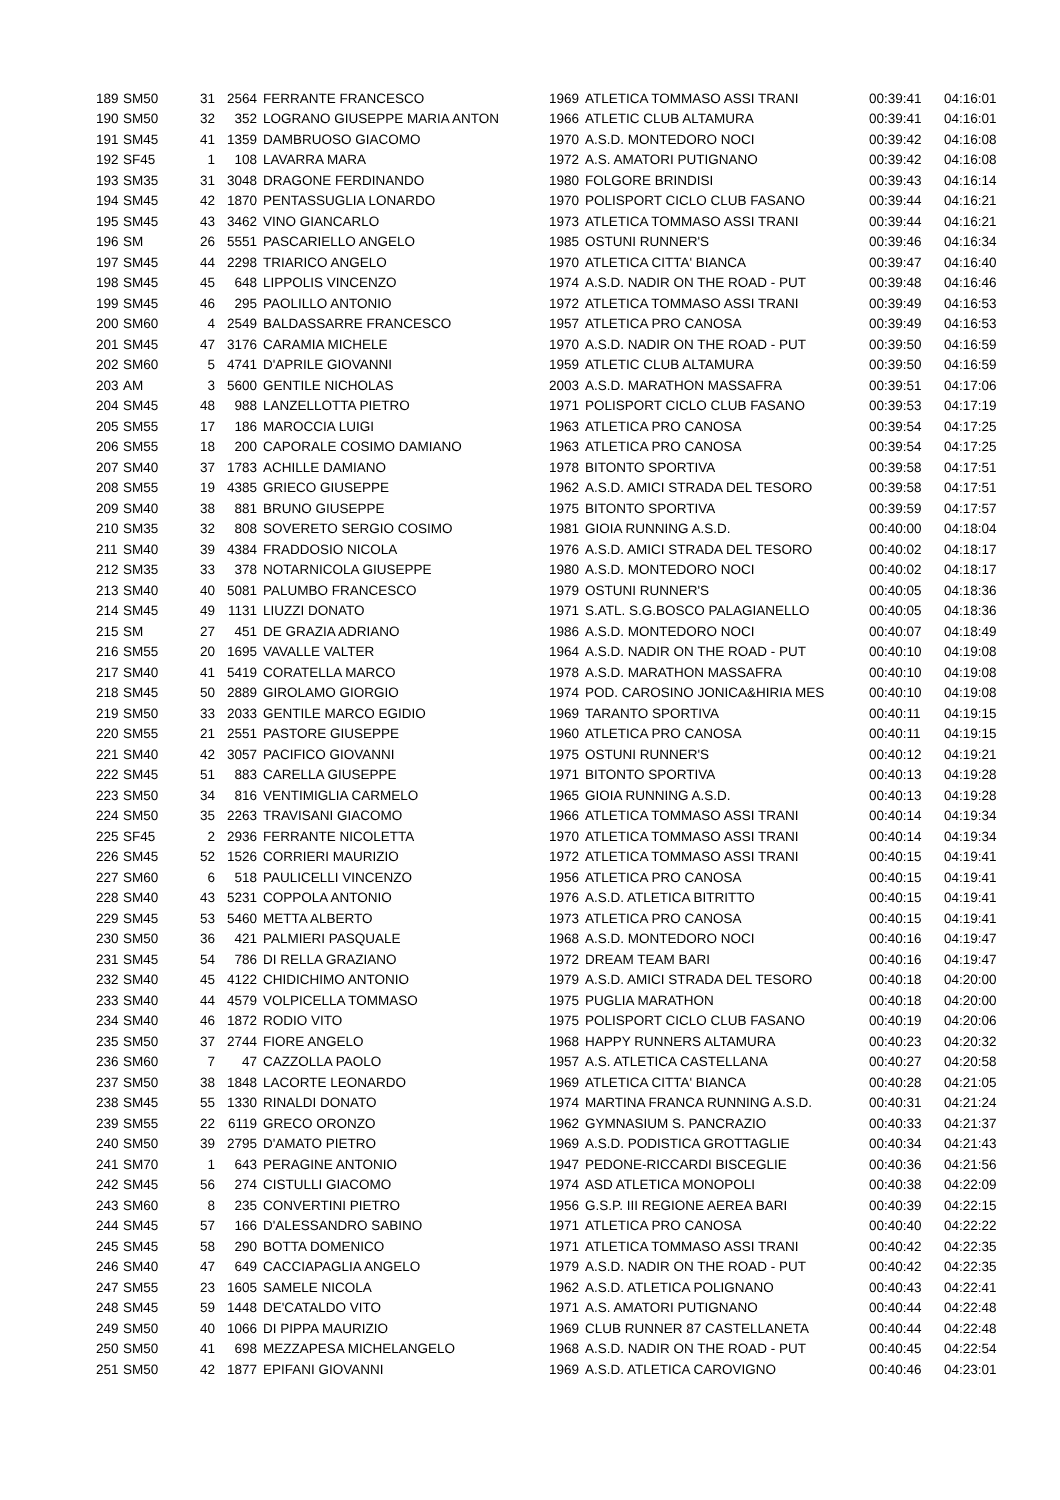| 189 | SM50 | 31 | 2564 | FERRANTE FRANCESCO | 1969 | ATLETICA TOMMASO ASSI TRANI | 00:39:41 | 04:16:01 |
| 190 | SM50 | 32 | 352 | LOGRANO GIUSEPPE MARIA ANTON | 1966 | ATLETIC CLUB ALTAMURA | 00:39:41 | 04:16:01 |
| 191 | SM45 | 41 | 1359 | DAMBRUOSO GIACOMO | 1970 | A.S.D. MONTEDORO NOCI | 00:39:42 | 04:16:08 |
| 192 | SF45 | 1 | 108 | LAVARRA MARA | 1972 | A.S. AMATORI PUTIGNANO | 00:39:42 | 04:16:08 |
| 193 | SM35 | 31 | 3048 | DRAGONE FERDINANDO | 1980 | FOLGORE BRINDISI | 00:39:43 | 04:16:14 |
| 194 | SM45 | 42 | 1870 | PENTASSUGLIA LONARDO | 1970 | POLISPORT CICLO CLUB FASANO | 00:39:44 | 04:16:21 |
| 195 | SM45 | 43 | 3462 | VINO GIANCARLO | 1973 | ATLETICA TOMMASO ASSI TRANI | 00:39:44 | 04:16:21 |
| 196 | SM | 26 | 5551 | PASCARIELLO ANGELO | 1985 | OSTUNI RUNNER'S | 00:39:46 | 04:16:34 |
| 197 | SM45 | 44 | 2298 | TRIARICO ANGELO | 1970 | ATLETICA CITTA' BIANCA | 00:39:47 | 04:16:40 |
| 198 | SM45 | 45 | 648 | LIPPOLIS VINCENZO | 1974 | A.S.D. NADIR ON THE ROAD - PUT | 00:39:48 | 04:16:46 |
| 199 | SM45 | 46 | 295 | PAOLILLO ANTONIO | 1972 | ATLETICA TOMMASO ASSI TRANI | 00:39:49 | 04:16:53 |
| 200 | SM60 | 4 | 2549 | BALDASSARRE FRANCESCO | 1957 | ATLETICA PRO CANOSA | 00:39:49 | 04:16:53 |
| 201 | SM45 | 47 | 3176 | CARAMIA MICHELE | 1970 | A.S.D. NADIR ON THE ROAD - PUT | 00:39:50 | 04:16:59 |
| 202 | SM60 | 5 | 4741 | D'APRILE GIOVANNI | 1959 | ATLETIC CLUB ALTAMURA | 00:39:50 | 04:16:59 |
| 203 | AM | 3 | 5600 | GENTILE NICHOLAS | 2003 | A.S.D. MARATHON MASSAFRA | 00:39:51 | 04:17:06 |
| 204 | SM45 | 48 | 988 | LANZELLOTTA PIETRO | 1971 | POLISPORT CICLO CLUB FASANO | 00:39:53 | 04:17:19 |
| 205 | SM55 | 17 | 186 | MAROCCIA LUIGI | 1963 | ATLETICA PRO CANOSA | 00:39:54 | 04:17:25 |
| 206 | SM55 | 18 | 200 | CAPORALE COSIMO DAMIANO | 1963 | ATLETICA PRO CANOSA | 00:39:54 | 04:17:25 |
| 207 | SM40 | 37 | 1783 | ACHILLE DAMIANO | 1978 | BITONTO SPORTIVA | 00:39:58 | 04:17:51 |
| 208 | SM55 | 19 | 4385 | GRIECO GIUSEPPE | 1962 | A.S.D. AMICI STRADA DEL TESORO | 00:39:58 | 04:17:51 |
| 209 | SM40 | 38 | 881 | BRUNO GIUSEPPE | 1975 | BITONTO SPORTIVA | 00:39:59 | 04:17:57 |
| 210 | SM35 | 32 | 808 | SOVERETO SERGIO COSIMO | 1981 | GIOIA RUNNING A.S.D. | 00:40:00 | 04:18:04 |
| 211 | SM40 | 39 | 4384 | FRADDOSIO NICOLA | 1976 | A.S.D. AMICI STRADA DEL TESORO | 00:40:02 | 04:18:17 |
| 212 | SM35 | 33 | 378 | NOTARNICOLA GIUSEPPE | 1980 | A.S.D. MONTEDORO NOCI | 00:40:02 | 04:18:17 |
| 213 | SM40 | 40 | 5081 | PALUMBO FRANCESCO | 1979 | OSTUNI RUNNER'S | 00:40:05 | 04:18:36 |
| 214 | SM45 | 49 | 1131 | LIUZZI DONATO | 1971 | S.ATL. S.G.BOSCO PALAGIANELLO | 00:40:05 | 04:18:36 |
| 215 | SM | 27 | 451 | DE GRAZIA ADRIANO | 1986 | A.S.D. MONTEDORO NOCI | 00:40:07 | 04:18:49 |
| 216 | SM55 | 20 | 1695 | VAVALLE VALTER | 1964 | A.S.D. NADIR ON THE ROAD - PUT | 00:40:10 | 04:19:08 |
| 217 | SM40 | 41 | 5419 | CORATELLA MARCO | 1978 | A.S.D. MARATHON MASSAFRA | 00:40:10 | 04:19:08 |
| 218 | SM45 | 50 | 2889 | GIROLAMO GIORGIO | 1974 | POD. CAROSINO JONICA&HIRIA MES | 00:40:10 | 04:19:08 |
| 219 | SM50 | 33 | 2033 | GENTILE MARCO EGIDIO | 1969 | TARANTO SPORTIVA | 00:40:11 | 04:19:15 |
| 220 | SM55 | 21 | 2551 | PASTORE GIUSEPPE | 1960 | ATLETICA PRO CANOSA | 00:40:11 | 04:19:15 |
| 221 | SM40 | 42 | 3057 | PACIFICO GIOVANNI | 1975 | OSTUNI RUNNER'S | 00:40:12 | 04:19:21 |
| 222 | SM45 | 51 | 883 | CARELLA GIUSEPPE | 1971 | BITONTO SPORTIVA | 00:40:13 | 04:19:28 |
| 223 | SM50 | 34 | 816 | VENTIMIGLIA CARMELO | 1965 | GIOIA RUNNING A.S.D. | 00:40:13 | 04:19:28 |
| 224 | SM50 | 35 | 2263 | TRAVISANI GIACOMO | 1966 | ATLETICA TOMMASO ASSI TRANI | 00:40:14 | 04:19:34 |
| 225 | SF45 | 2 | 2936 | FERRANTE NICOLETTA | 1970 | ATLETICA TOMMASO ASSI TRANI | 00:40:14 | 04:19:34 |
| 226 | SM45 | 52 | 1526 | CORRIERI MAURIZIO | 1972 | ATLETICA TOMMASO ASSI TRANI | 00:40:15 | 04:19:41 |
| 227 | SM60 | 6 | 518 | PAULICELLI VINCENZO | 1956 | ATLETICA PRO CANOSA | 00:40:15 | 04:19:41 |
| 228 | SM40 | 43 | 5231 | COPPOLA ANTONIO | 1976 | A.S.D. ATLETICA BITRITTO | 00:40:15 | 04:19:41 |
| 229 | SM45 | 53 | 5460 | METTA ALBERTO | 1973 | ATLETICA PRO CANOSA | 00:40:15 | 04:19:41 |
| 230 | SM50 | 36 | 421 | PALMIERI PASQUALE | 1968 | A.S.D. MONTEDORO NOCI | 00:40:16 | 04:19:47 |
| 231 | SM45 | 54 | 786 | DI RELLA GRAZIANO | 1972 | DREAM TEAM BARI | 00:40:16 | 04:19:47 |
| 232 | SM40 | 45 | 4122 | CHIDICHIMO ANTONIO | 1979 | A.S.D. AMICI STRADA DEL TESORO | 00:40:18 | 04:20:00 |
| 233 | SM40 | 44 | 4579 | VOLPICELLA TOMMASO | 1975 | PUGLIA MARATHON | 00:40:18 | 04:20:00 |
| 234 | SM40 | 46 | 1872 | RODIO VITO | 1975 | POLISPORT CICLO CLUB FASANO | 00:40:19 | 04:20:06 |
| 235 | SM50 | 37 | 2744 | FIORE ANGELO | 1968 | HAPPY RUNNERS ALTAMURA | 00:40:23 | 04:20:32 |
| 236 | SM60 | 7 | 47 | CAZZOLLA PAOLO | 1957 | A.S. ATLETICA CASTELLANA | 00:40:27 | 04:20:58 |
| 237 | SM50 | 38 | 1848 | LACORTE LEONARDO | 1969 | ATLETICA CITTA' BIANCA | 00:40:28 | 04:21:05 |
| 238 | SM45 | 55 | 1330 | RINALDI DONATO | 1974 | MARTINA FRANCA RUNNING A.S.D. | 00:40:31 | 04:21:24 |
| 239 | SM55 | 22 | 6119 | GRECO ORONZO | 1962 | GYMNASIUM S. PANCRAZIO | 00:40:33 | 04:21:37 |
| 240 | SM50 | 39 | 2795 | D'AMATO PIETRO | 1969 | A.S.D. PODISTICA GROTTAGLIE | 00:40:34 | 04:21:43 |
| 241 | SM70 | 1 | 643 | PERAGINE ANTONIO | 1947 | PEDONE-RICCARDI BISCEGLIE | 00:40:36 | 04:21:56 |
| 242 | SM45 | 56 | 274 | CISTULLI GIACOMO | 1974 | ASD ATLETICA MONOPOLI | 00:40:38 | 04:22:09 |
| 243 | SM60 | 8 | 235 | CONVERTINI PIETRO | 1956 | G.S.P. III REGIONE AEREA BARI | 00:40:39 | 04:22:15 |
| 244 | SM45 | 57 | 166 | D'ALESSANDRO SABINO | 1971 | ATLETICA PRO CANOSA | 00:40:40 | 04:22:22 |
| 245 | SM45 | 58 | 290 | BOTTA DOMENICO | 1971 | ATLETICA TOMMASO ASSI TRANI | 00:40:42 | 04:22:35 |
| 246 | SM40 | 47 | 649 | CACCIAPAGLIA ANGELO | 1979 | A.S.D. NADIR ON THE ROAD - PUT | 00:40:42 | 04:22:35 |
| 247 | SM55 | 23 | 1605 | SAMELE NICOLA | 1962 | A.S.D. ATLETICA POLIGNANO | 00:40:43 | 04:22:41 |
| 248 | SM45 | 59 | 1448 | DE'CATALDO VITO | 1971 | A.S. AMATORI PUTIGNANO | 00:40:44 | 04:22:48 |
| 249 | SM50 | 40 | 1066 | DI PIPPA MAURIZIO | 1969 | CLUB RUNNER 87 CASTELLANETA | 00:40:44 | 04:22:48 |
| 250 | SM50 | 41 | 698 | MEZZAPESA MICHELANGELO | 1968 | A.S.D. NADIR ON THE ROAD - PUT | 00:40:45 | 04:22:54 |
| 251 | SM50 | 42 | 1877 | EPIFANI GIOVANNI | 1969 | A.S.D. ATLETICA CAROVIGNO | 00:40:46 | 04:23:01 |